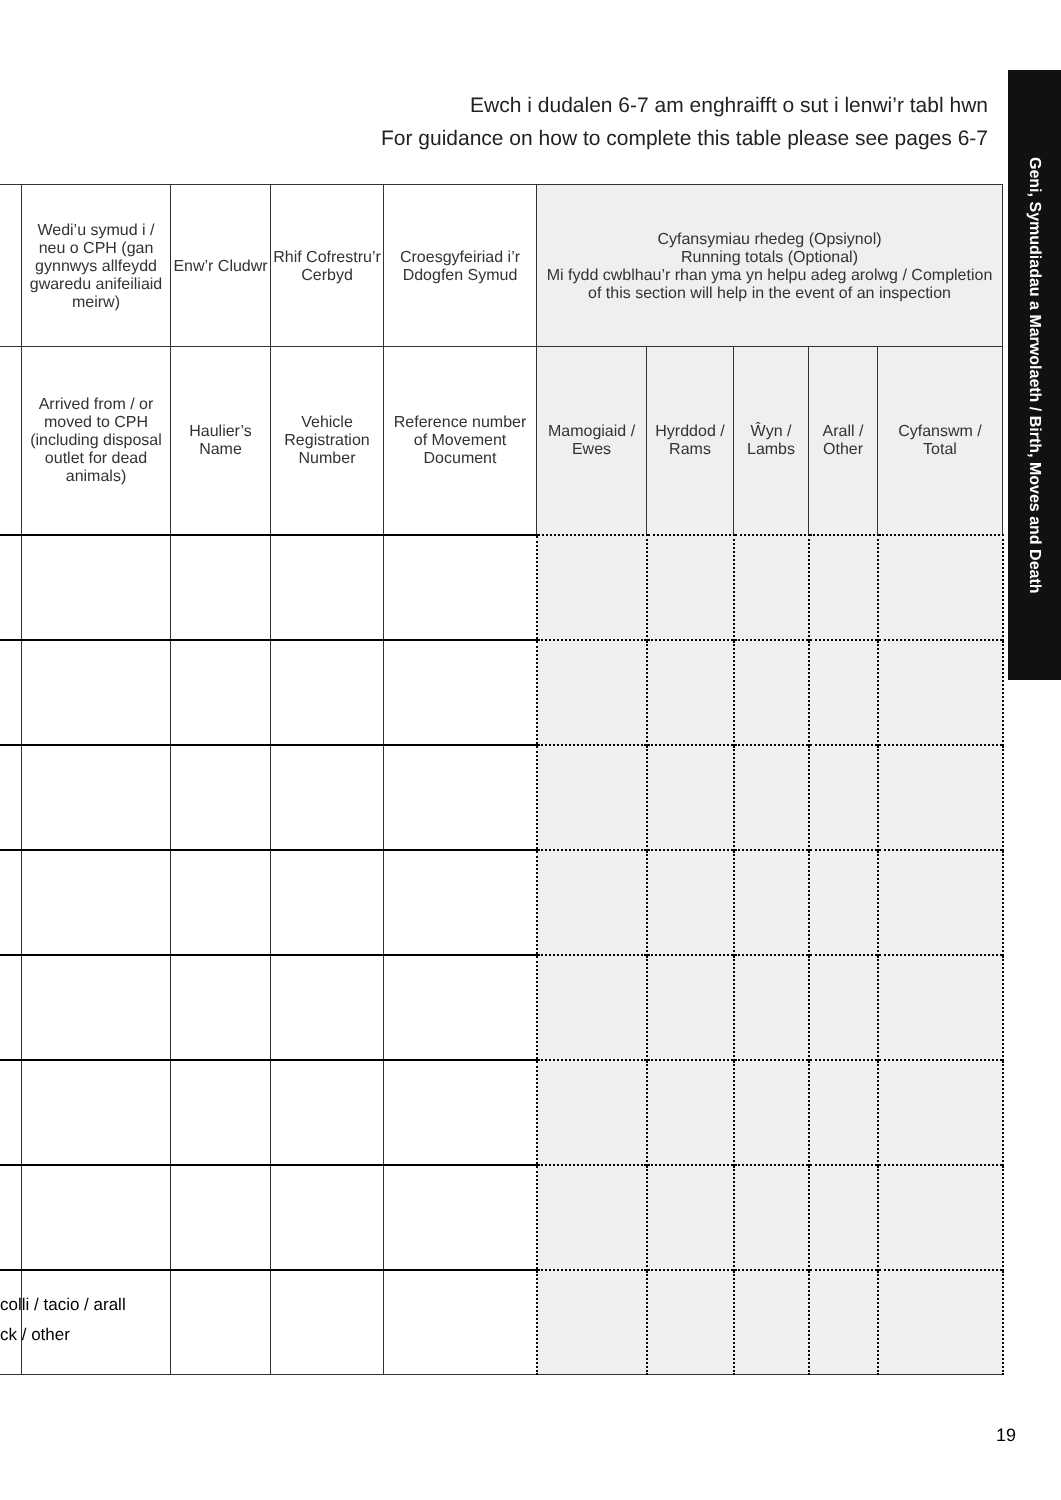Ewch i dudalen 6-7 am enghraifft o sut i lenwi’r tabl hwn
For guidance on how to complete this table please see pages 6-7
Geni, Symudiadau a Marwolaeth / Birth, Moves and Death
| | Wedi’u symud i / neu o CPH (gan gynnwys allfeydd gwaredu anifeiliaid meirw) | Enw’r Cludwr | Rhif Cofrestru’r Cerbyd | Croesgyfeiriad i’r Ddogfen Symud | Cyfansymiau rhedeg (Opsiynol) Running totals (Optional) Mi fydd cwblhau’r rhan yma yn helpu adeg arolwg / Completion of this section will help in the event of an inspection | | | | |
| --- | --- | --- | --- | --- | --- | --- | --- | --- | --- |
| | Arrived from / or moved to CPH (including disposal outlet for dead animals) | Haulier’s Name | Vehicle Registration Number | Reference number of Movement Document | Mamogiaid / Ewes | Hyrddod / Rams | Ŵyn / Lambs | Arall / Other | Cyfanswm / Total |
colli / tacio / arall
ck / other
19